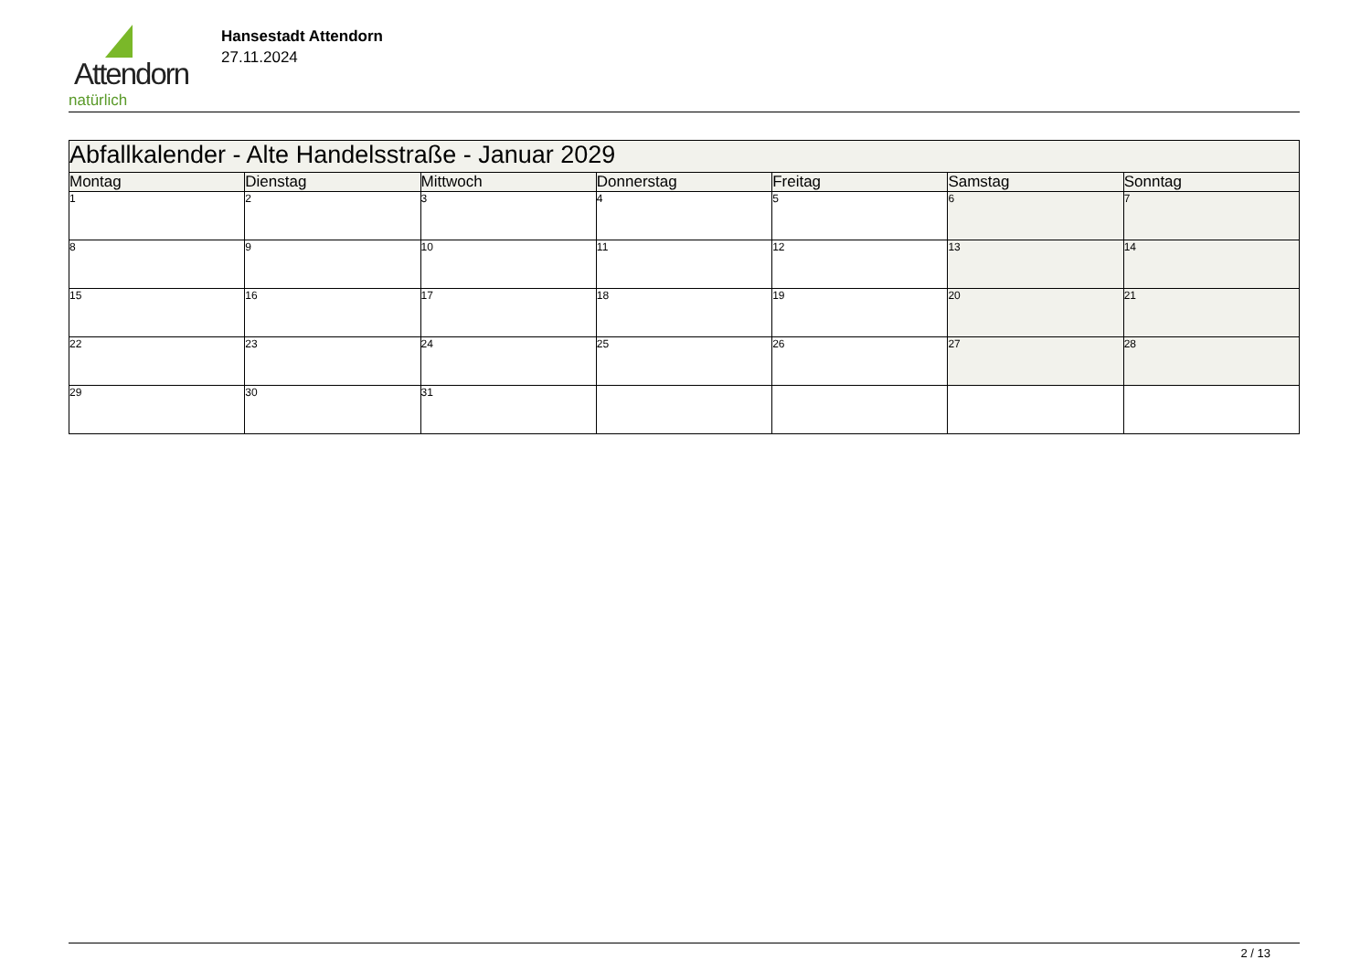Attendorn
natürlich
Hansestadt Attendorn
27.11.2024
| Abfallkalender - Alte Handelsstraße - Januar 2029 | | | | | | |
| Montag | Dienstag | Mittwoch | Donnerstag | Freitag | Samstag | Sonntag |
| 1 | 2 | 3 | 4 | 5 | 6 | 7 |
| 8 | 9 | 10 | 11 | 12 | 13 | 14 |
| 15 | 16 | 17 | 18 | 19 | 20 | 21 |
| 22 | 23 | 24 | 25 | 26 | 27 | 28 |
| 29 | 30 | 31 | | | | |
2 / 13